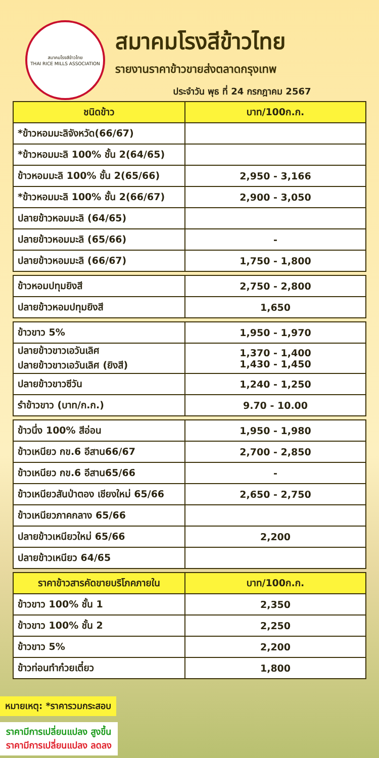สมาคมโรงสีข้าวไทย
THAI RICE MILLS ASSOCIATION
สมาคมโรงสีข้าวไทย
รายงานราคาข้าวขายส่งตลาดกรุงเทพ
ประจำวัน พุธ ที่ 24 กรกฎาคม 2567
| ชนิดข้าว | บาท/100ก.ก. |
| --- | --- |
| *ข้าวหอมมะลิจังหวัด(66/67) | |
| *ข้าวหอมมะลิ 100% ชั้น 2(64/65) | |
| ข้าวหอมมะลิ 100% ชั้น 2(65/66) | 2,950 - 3,166 |
| *ข้าวหอมมะลิ 100% ชั้น 2(66/67) | 2,900 - 3,050 |
| ปลายข้าวหอมมะลิ (64/65) | |
| ปลายข้าวหอมมะลิ (65/66) | - |
| ปลายข้าวหอมมะลิ (66/67) | 1,750 - 1,800 |
| ข้าวหอมปทุมยิงสี | 2,750 - 2,800 |
| ปลายข้าวหอมปทุมยิงสี | 1,650 |
| ข้าวขาว 5% | 1,950 - 1,970 |
| ปลายข้าวขาวเอวันเลิศ ปลายข้าวขาวเอวันเลิศ (ยิงสี) | 1,370 - 1,400 1,430 - 1,450 |
| ปลายข้าวขาวซีวัน | 1,240 - 1,250 |
| รำข้าวขาว (บาท/ก.ก.) | 9.70 - 10.00 |
| ข้าวนึ่ง 100% สีอ่อน | 1,950 - 1,980 |
| ข้าวเหนียว กข.6 อีสาน66/67 | 2,700 - 2,850 |
| ข้าวเหนียว กข.6 อีสาน65/66 | - |
| ข้าวเหนียวสันป่าตอง เชียงใหม่ 65/66 | 2,650 - 2,750 |
| ข้าวเหนียวภาคกลาง 65/66 | |
| ปลายข้าวเหนียวใหม่ 65/66 | 2,200 |
| ปลายข้าวเหนียว 64/65 | |
| ราคาข้าวสารคัดขายบริโภคภายใน | บาท/100ก.ก. |
| --- | --- |
| ข้าวขาว 100% ชั้น 1 | 2,350 |
| ข้าวขาว 100% ชั้น 2 | 2,250 |
| ข้าวขาว 5% | 2,200 |
| ข้าวท่อนทำก๋วยเตี๋ยว | 1,800 |
หมายเหตุ: *ราคารวมกระสอบ
ราคามีการเปลี่ยนแปลง สูงขึ้น
ราคามีการเปลี่ยนแปลง ลดลง